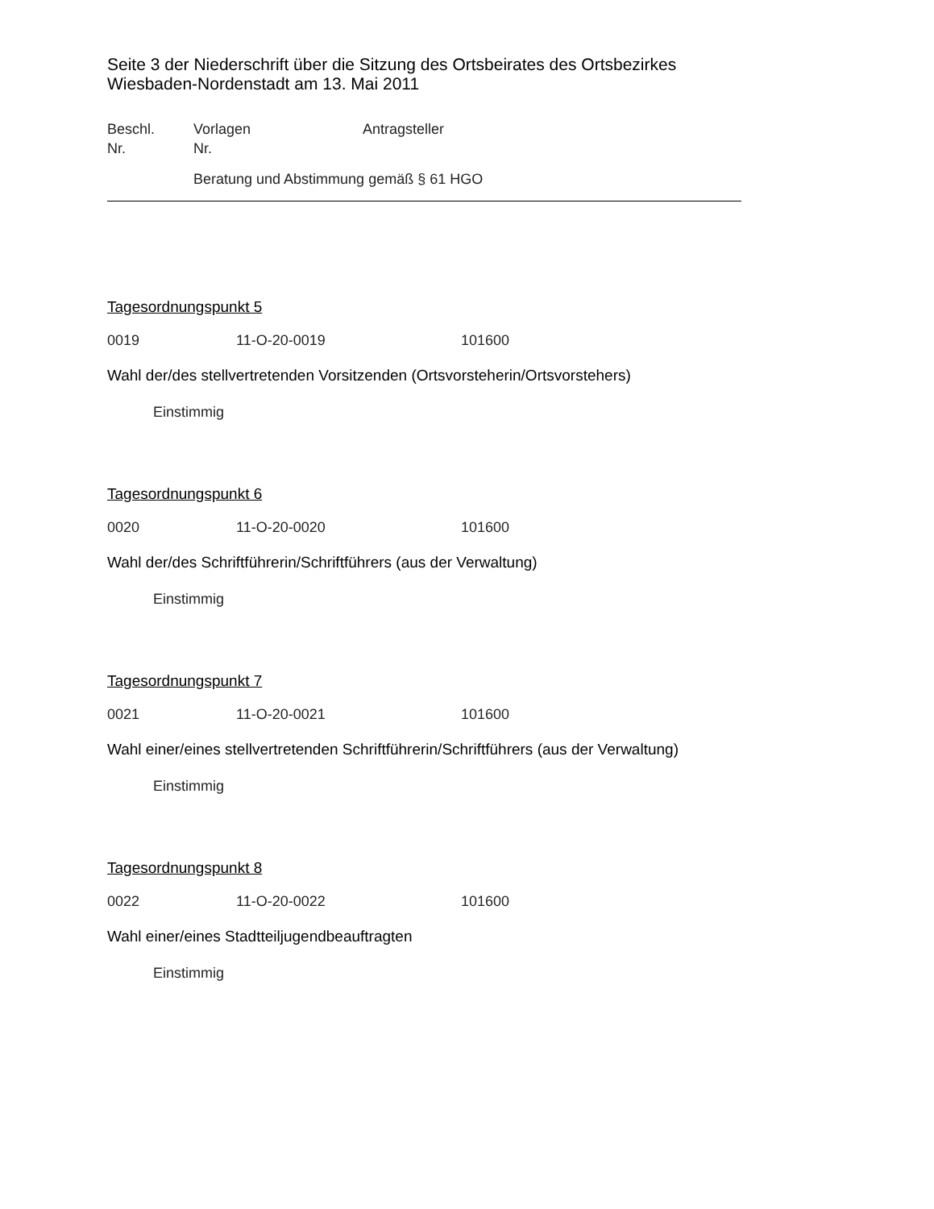Seite 3 der Niederschrift über die Sitzung des Ortsbeirates des Ortsbezirkes Wiesbaden-Nordenstadt am 13. Mai 2011
Beschl.
Nr.
Vorlagen
Nr.
Antragsteller
Beratung und Abstimmung gemäß § 61 HGO
Tagesordnungspunkt 5
0019 11-O-20-0019 101600
Wahl der/des stellvertretenden Vorsitzenden (Ortsvorsteherin/Ortsvorstehers)
Einstimmig
Tagesordnungspunkt 6
0020 11-O-20-0020 101600
Wahl der/des Schriftführerin/Schriftführers (aus der Verwaltung)
Einstimmig
Tagesordnungspunkt 7
0021 11-O-20-0021 101600
Wahl einer/eines stellvertretenden Schriftführerin/Schriftführers (aus der Verwaltung)
Einstimmig
Tagesordnungspunkt 8
0022 11-O-20-0022 101600
Wahl einer/eines Stadtteiljugendbeauftragten
Einstimmig